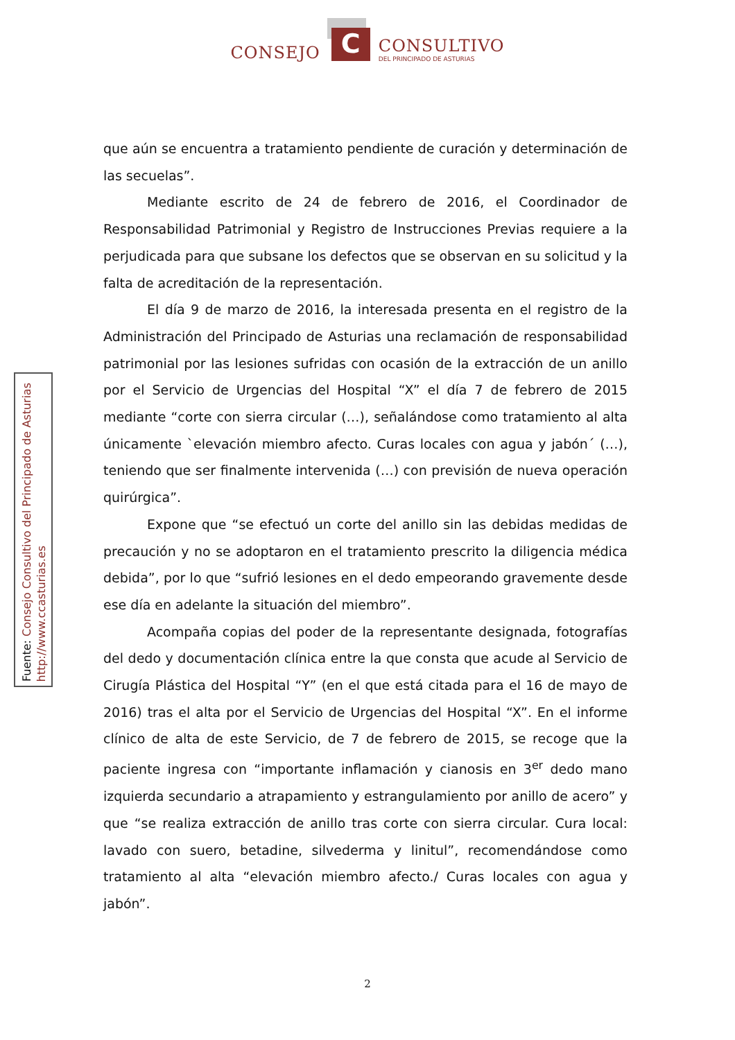CONSEJO
C
CONSULTIVO
DEL PRINCIPADO DE ASTURIAS
que aún se encuentra a tratamiento pendiente de curación y determinación de las secuelas”.
Mediante escrito de 24 de febrero de 2016, el Coordinador de Responsabilidad Patrimonial y Registro de Instrucciones Previas requiere a la perjudicada para que subsane los defectos que se observan en su solicitud y la falta de acreditación de la representación.
El día 9 de marzo de 2016, la interesada presenta en el registro de la Administración del Principado de Asturias una reclamación de responsabilidad patrimonial por las lesiones sufridas con ocasión de la extracción de un anillo por el Servicio de Urgencias del Hospital “X” el día 7 de febrero de 2015 mediante “corte con sierra circular (…), señalándose como tratamiento al alta únicamente `elevación miembro afecto. Curas locales con agua y jabón´ (…), teniendo que ser finalmente intervenida (…) con previsión de nueva operación quirúrgica”.
Expone que “se efectuó un corte del anillo sin las debidas medidas de precaución y no se adoptaron en el tratamiento prescrito la diligencia médica debida”, por lo que “sufrió lesiones en el dedo empeorando gravemente desde ese día en adelante la situación del miembro”.
Acompaña copias del poder de la representante designada, fotografías del dedo y documentación clínica entre la que consta que acude al Servicio de Cirugía Plástica del Hospital “Y” (en el que está citada para el 16 de mayo de 2016) tras el alta por el Servicio de Urgencias del Hospital “X”. En el informe clínico de alta de este Servicio, de 7 de febrero de 2015, se recoge que la paciente ingresa con “importante inflamación y cianosis en 3<sup>er</sup> dedo mano izquierda secundario a atrapamiento y estrangulamiento por anillo de acero” y que “se realiza extracción de anillo tras corte con sierra circular. Cura local: lavado con suero, betadine, silvederma y linitul”, recomendándose como tratamiento al alta “elevación miembro afecto./ Curas locales con agua y jabón”.
Fuente: Consejo Consultivo del Principado de Asturias
http://www.ccasturias.es
2